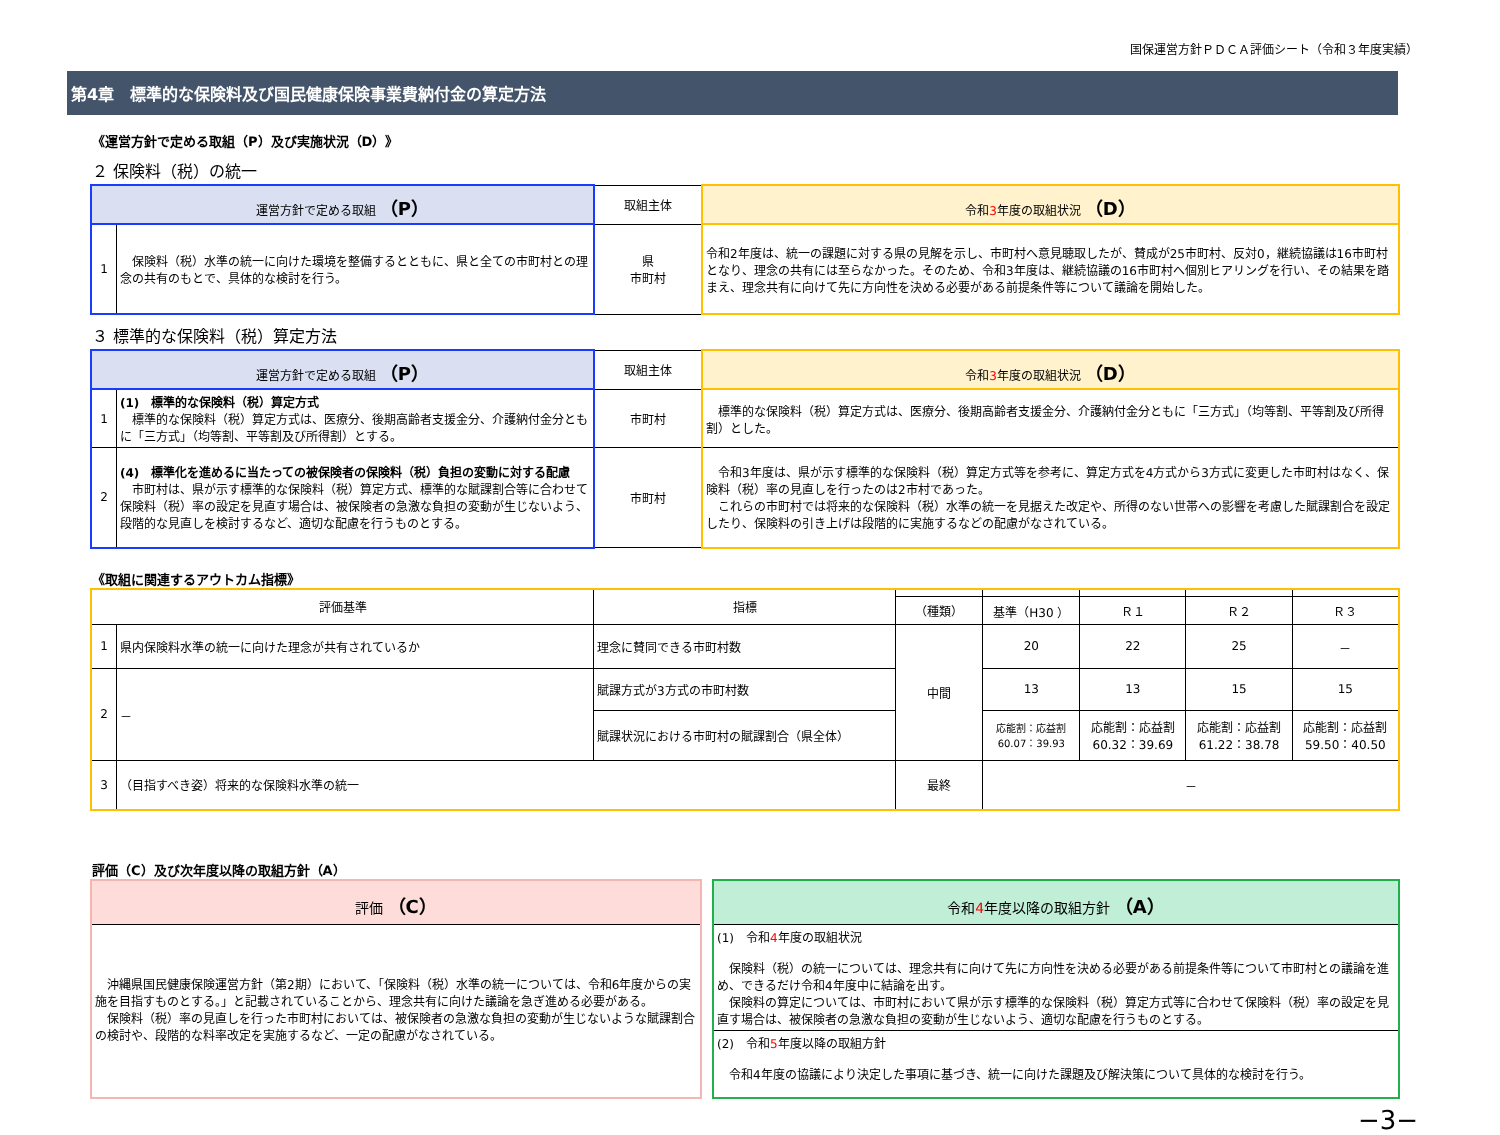国保運営方針ＰＤＣＡ評価シート（令和３年度実績）
第4章　標準的な保険料及び国民健康保険事業費納付金の算定方法
《運営方針で定める取組（P）及び実施状況（D）》
２ 保険料（税）の統一
| 運営方針で定める取組 （P） | | 取組主体 | 令和 3 年度の取組状況 （D） |
| --- | --- | --- | --- |
| 1 | 保険料（税）水準の統一に向けた環境を整備するとともに、県と全ての市町村との理念の共有のもとで、具体的な検討を行う。 | 県 市町村 | 令和2年度は、統一の課題に対する県の見解を示し、市町村へ意見聴取したが、賛成が25市町村、反対0，継続協議は16市町村となり、理念の共有には至らなかった。そのため、令和3年度は、継続協議の16市町村へ個別ヒアリングを行い、その結果を踏まえ、理念共有に向けて先に方向性を決める必要がある前提条件等について議論を開始した。 |
３ 標準的な保険料（税）算定方法
| 運営方針で定める取組 （P） | | 取組主体 | 令和 3 年度の取組状況 （D） |
| --- | --- | --- | --- |
| 1 | (1) 標準的な保険料（税）算定方式 標準的な保険料（税）算定方式は、医療分、後期高齢者支援金分、介護納付金分ともに「三方式」（均等割、平等割及び所得割）とする。 | 市町村 | 標準的な保険料（税）算定方式は、医療分、後期高齢者支援金分、介護納付金分ともに「三方式」（均等割、平等割及び所得割）とした。 |
| 2 | (4) 標準化を進めるに当たっての被保険者の保険料（税）負担の変動に対する配慮 市町村は、県が示す標準的な保険料（税）算定方式、標準的な賦課割合等に合わせて保険料（税）率の設定を見直す場合は、被保険者の急激な負担の変動が生じないよう、段階的な見直しを検討するなど、適切な配慮を行うものとする。 | 市町村 | 令和3年度は、県が示す標準的な保険料（税）算定方式等を参考に、算定方式を4方式から3方式に変更した市町村はなく、保険料（税）率の見直しを行ったのは2市村であった。 これらの市町村では将来的な保険料（税）水準の統一を見据えた改定や、所得のない世帯への影響を考慮した賦課割合を設定したり、保険料の引き上げは段階的に実施するなどの配慮がなされている。 |
《取組に関連するアウトカム指標》
| 評価基準 | | 指標 | | | | | |
| --- | --- | --- | --- | --- | --- | --- | --- |
| | | | （種類） | 基準（H30 ） | Ｒ１ | Ｒ２ | Ｒ３ |
| 1 | 県内保険料水準の統一に向けた理念が共有されているか | 理念に賛同できる市町村数 | 中間 | 20 | 22 | 25 | － |
| 2 | － | 賦課方式が3方式の市町村数 | | 13 | 13 | 15 | 15 |
| | | 賦課状況における市町村の賦課割合（県全体） | | 応能割：応益割 60.07：39.93 | 応能割：応益割 60.32：39.69 | 応能割：応益割 61.22：38.78 | 応能割：応益割 59.50：40.50 |
| 3 | （目指すべき姿）将来的な保険料水準の統一 | | 最終 | － | | | |
評価（C）及び次年度以降の取組方針（A）
評価 （C）
　沖縄県国民健康保険運営方針（第2期）において、「保険料（税）水準の統一については、令和6年度からの実施を目指すものとする。」と記載されていることから、理念共有に向けた議論を急ぎ進める必要がある。
　保険料（税）率の見直しを行った市町村においては、被保険者の急激な負担の変動が生じないような賦課割合の検討や、段階的な料率改定を実施するなど、一定の配慮がなされている。
令和4年度以降の取組方針 （A）
(1)　令和4年度の取組状況
　保険料（税）の統一については、理念共有に向けて先に方向性を決める必要がある前提条件等について市町村との議論を進め、できるだけ令和4年度中に結論を出す。
　保険料の算定については、市町村において県が示す標準的な保険料（税）算定方式等に合わせて保険料（税）率の設定を見直す場合は、被保険者の急激な負担の変動が生じないよう、適切な配慮を行うものとする。
(2)　令和5年度以降の取組方針
　令和4年度の協議により決定した事項に基づき、統一に向けた課題及び解決策について具体的な検討を行う。
−3−